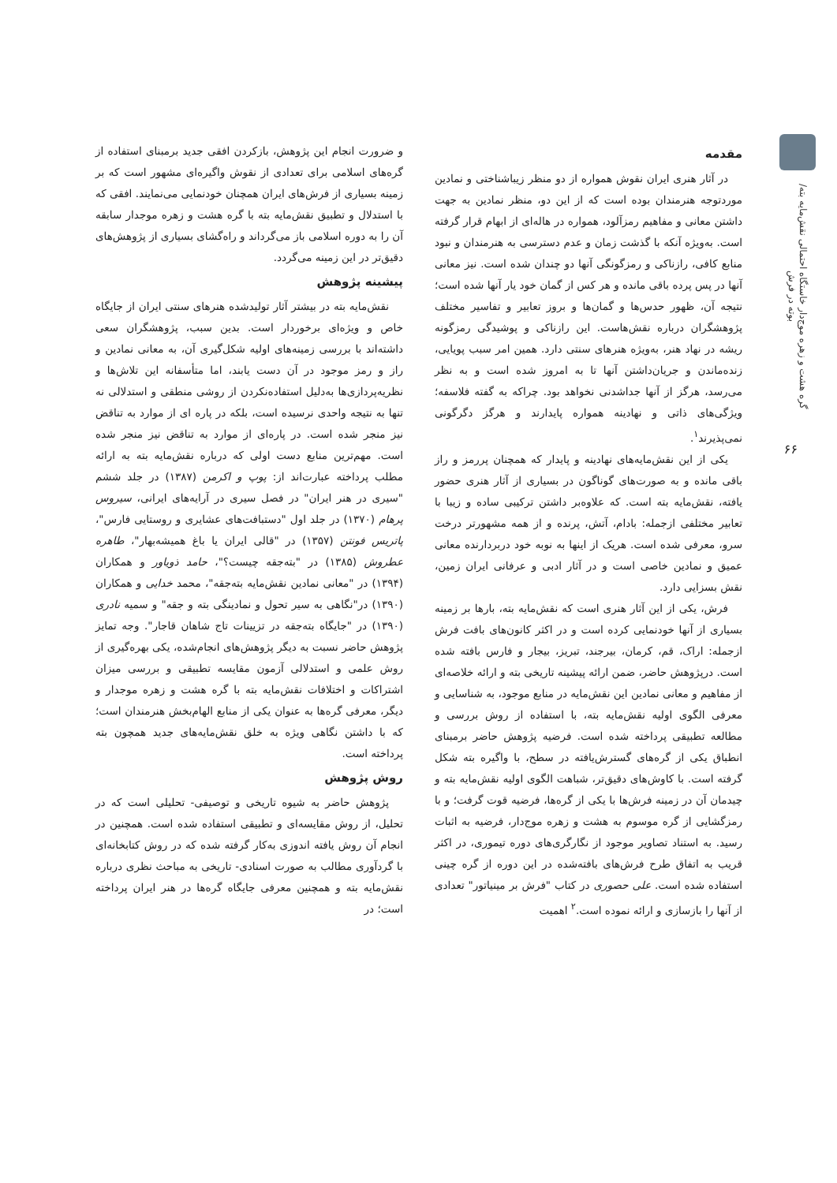گره هشت و زهره موج‌دار خاستگاه احتمالی نقش‌مایه بته/ بوته در فرش
۶۶
مقدمه
در آثار هنری ایران نقوش همواره از دو منظر زیباشناختی و نمادین موردتوجه هنرمندان بوده است که از این دو، منظر نمادین به جهت داشتن معانی و مفاهیم رمزآلود، همواره در هاله‌ای از ابهام قرار گرفته است. به‌ویژه آنکه با گذشت زمان و عدم دسترسی به هنرمندان و نبود منابع کافی، رازناکی و رمزگونگی آنها دو چندان شده است. نیز معانی آنها در پس پرده باقی مانده و هر کس از گمان خود یار آنها شده است؛ نتیجه آن، ظهور حدس‌ها و گمان‌ها و بروز تعابیر و تفاسیر مختلف پژوهشگران درباره نقش‌هاست. این رازناکی و پوشیدگی رمزگونه ریشه در نهاد هنر، به‌ویژه هنرهای سنتی دارد. همین امر سبب پویایی، زنده‌ماندن و جریان‌داشتن آنها تا به امروز شده است و به نظر می‌رسد، هرگز از آنها جداشدنی نخواهد بود. چراکه به گفته فلاسفه؛ ویژگی‌های ذاتی و نهادینه همواره پایدارند و هرگز دگرگونی نمی‌پذیرند<sup>۱</sup>.
یکی از این نقش‌مایه‌های نهادینه و پایدار که همچنان پررمز و راز باقی مانده و به صورت‌های گوناگون در بسیاری از آثار هنری حضور یافته، نقش‌مایه بته است. که علاوه‌بر داشتن ترکیبی ساده و زیبا با تعابیر مختلفی ازجمله: بادام، آتش، پرنده و از همه مشهورتر درخت سرو، معرفی شده است. هریک از اینها به نوبه خود دربردارنده معانی عمیق و نمادین خاصی است و در آثار ادبی و عرفانی ایران زمین، نقش بسزایی دارد.
فرش، یکی از این آثار هنری است که نقش‌مایه بته، بارها بر زمینه بسیاری از آنها خودنمایی کرده است و در اکثر کانون‌های بافت فرش ازجمله: اراک، قم، کرمان، بیرجند، تبریز، بیجار و فارس بافته شده است. درپژوهش حاضر، ضمن ارائه پیشینه تاریخی بته و ارائه خلاصه‌ای از مفاهیم و معانی نمادین این نقش‌مایه در منابع موجود، به شناسایی و معرفی الگوی اولیه نقش‌مایه بته، با استفاده از روش بررسی و مطالعه تطبیقی پرداخته شده است. فرضیه پژوهش حاضر برمبنای انطباق یکی از گره‌های گسترش‌یافته در سطح، با واگیره بته شکل گرفته است. با کاوش‌های دقیق‌تر، شباهت الگوی اولیه نقش‌مایه بته و چیدمان آن در زمینه فرش‌ها با یکی از گره‌ها، فرضیه قوت گرفت؛ و با رمزگشایی از گره موسوم به هشت و زهره موج‌دار، فرضیه به اثبات رسید. به استناد تصاویر موجود از نگارگری‌های دوره تیموری، در اکثر قریب به اتفاق طرح فرش‌های بافته‌شده در این دوره از گره چینی استفاده شده است. علی حصوری در کتاب "فرش بر مینیاتور" تعدادی از آنها را بازسازی و ارائه نموده است.<sup>۲</sup> اهمیت
و ضرورت انجام این پژوهش، بازکردن افقی جدید برمبنای استفاده از گره‌های اسلامی برای تعدادی از نقوش واگیره‌ای مشهور است که بر زمینه بسیاری از فرش‌های ایران همچنان خودنمایی می‌نمایند. افقی که با استدلال و تطبیق نقش‌مایه بته با گره هشت و زهره موجدار سابقه آن را به دوره اسلامی باز می‌گرداند و راه‌گشای بسیاری از پژوهش‌های دقیق‌تر در این زمینه می‌گردد.
پیشینه پژوهش
نقش‌مایه بته در بیشتر آثار تولیدشده هنرهای سنتی ایران از جایگاه خاص و ویژه‌ای برخوردار است. بدین سبب، پژوهشگران سعی داشته‌اند با بررسی زمینه‌های اولیه شکل‌گیری آن، به معانی نمادین و راز و رمز موجود در آن دست یابند، اما متأسفانه این تلاش‌ها و نظریه‌پردازی‌ها به‌دلیل استفاده‌نکردن از روشی منطقی و استدلالی نه تنها به نتیجه واحدی نرسیده است، بلکه در پاره ای از موارد به تناقض نیز منجر شده است. در پاره‌ای از موارد به تناقض نیز منجر شده است. مهم‌ترین منابع دست اولی که درباره نقش‌مایه بته به ارائه مطلب پرداخته عبارت‌اند از: پوپ و اکرمن (۱۳۸۷) در جلد ششم "سیری در هنر ایران" در فصل سیری در آرایه‌های ایرانی، سیروس پرهام (۱۳۷۰) در جلد اول "دستبافت‌های عشایری و روستایی فارس"، پاتریس فونتن (۱۳۵۷) در "قالی ایران یا باغ همیشه‌بهار"، طاهره عطروش (۱۳۸۵) در "بته‌جقه چیست؟"، حامد ذویاور و همکاران (۱۳۹۴) در "معانی نمادین نقش‌مایه بته‌جقه"، محمد خدایی و همکاران (۱۳۹۰) در"نگاهی به سیر تحول و نمادینگی بته و جقه" و سمیه نادری (۱۳۹۰) در "جایگاه بته‌جقه در تزیینات تاج شاهان قاجار". وجه تمایز پژوهش حاضر نسبت به دیگر پژوهش‌های انجام‌شده، یکی بهره‌گیری از روش علمی و استدلالی آزمون مقایسه تطبیقی و بررسی میزان اشتراکات و اختلافات نقش‌مایه بته با گره هشت و زهره موجدار و دیگر، معرفی گره‌ها به عنوان یکی از منابع الهام‌بخش هنرمندان است؛ که با داشتن نگاهی ویژه به خلق نقش‌مایه‌های جدید همچون بته پرداخته است.
روش پژوهش
پژوهش حاضر به شیوه تاریخی و توصیفی- تحلیلی است که در تحلیل، از روش مقایسه‌ای و تطبیقی استفاده شده است. همچنین در انجام آن روش یافته اندوزی به‌کار گرفته شده که در روش کتابخانه‌ای با گردآوری مطالب به صورت اسنادی- تاریخی به مباحث نظری درباره نقش‌مایه بته و همچنین معرفی جایگاه گره‌ها در هنر ایران پرداخته است؛ در